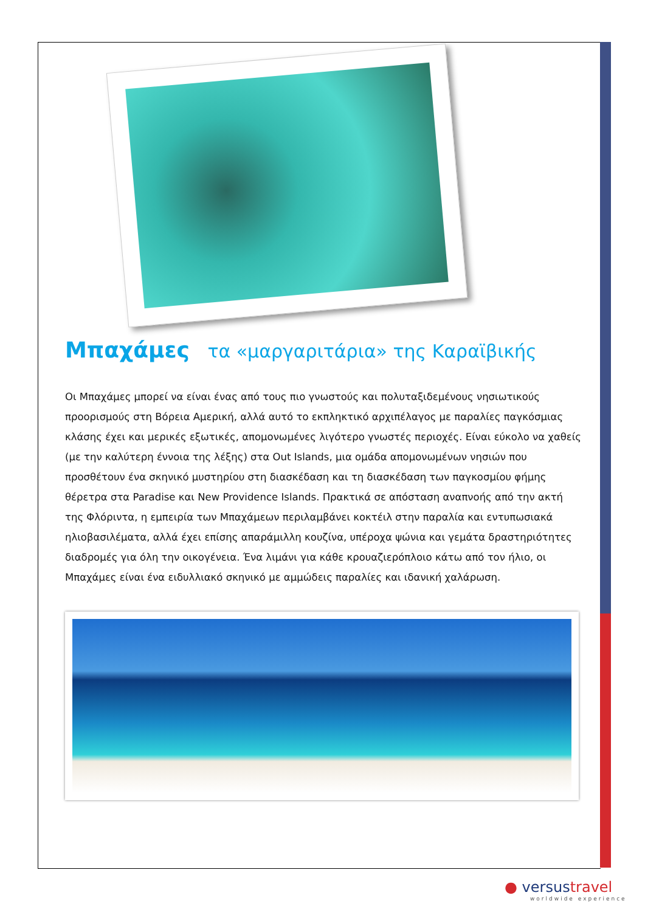Μπαχάμες τα «μαργαριτάρια» της Καραϊβικής
Οι Μπαχάμες μπορεί να είναι ένας από τους πιο γνωστούς και πολυταξιδεμένους νησιωτικούς προορισμούς στη Βόρεια Αμερική, αλλά αυτό το εκπληκτικό αρχιπέλαγος με παραλίες παγκόσμιας κλάσης έχει και μερικές εξωτικές, απομονωμένες λιγότερο γνωστές περιοχές. Είναι εύκολο να χαθείς (με την καλύτερη έννοια της λέξης) στα Out Islands, μια ομάδα απομονωμένων νησιών που προσθέτουν ένα σκηνικό μυστηρίου στη διασκέδαση και τη διασκέδαση των παγκοσμίου φήμης θέρετρα στα Paradise και New Providence Islands. Πρακτικά σε απόσταση αναπνοής από την ακτή της Φλόριντα, η εμπειρία των Μπαχάμεων περιλαμβάνει κοκτέιλ στην παραλία και εντυπωσιακά ηλιοβασιλέματα, αλλά έχει επίσης απαράμιλλη κουζίνα, υπέροχα ψώνια και γεμάτα δραστηριότητες διαδρομές για όλη την οικογένεια. Ένα λιμάνι για κάθε κρουαζιερόπλοιο κάτω από τον ήλιο, οι Μπαχάμες είναι ένα ειδυλλιακό σκηνικό με αμμώδεις παραλίες και ιδανική χαλάρωση.
● versustravel
worldwide experience